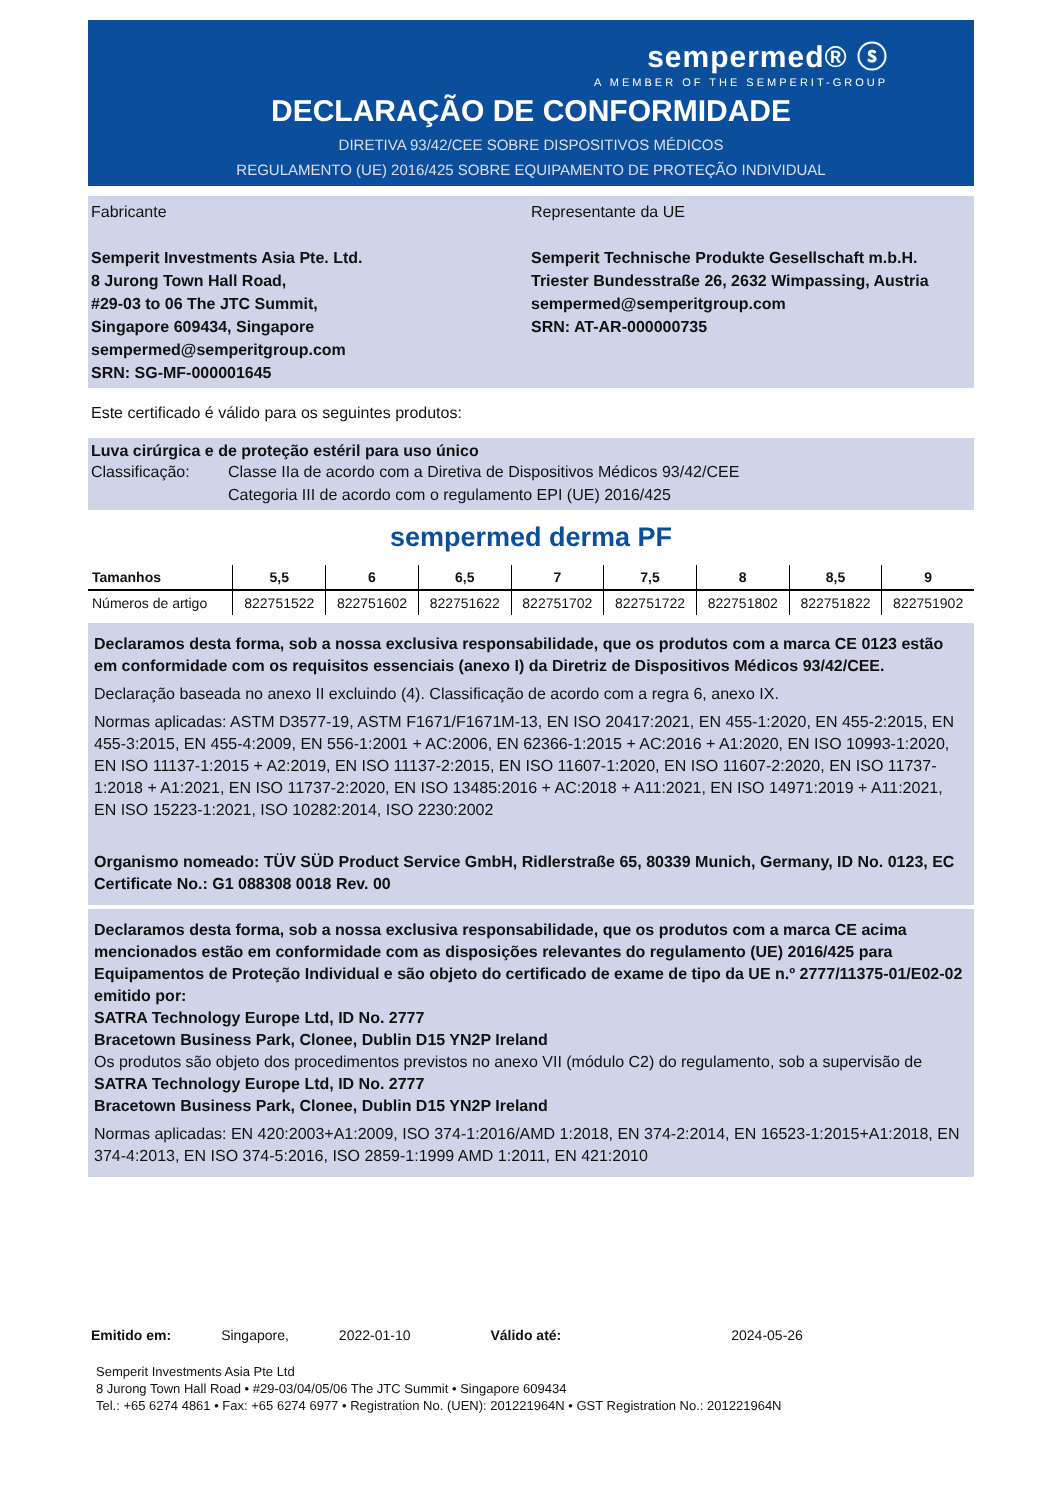sempermed® ⓢ
A MEMBER OF THE SEMPERIT-GROUP
DECLARAÇÃO DE CONFORMIDADE
DIRETIVA 93/42/CEE SOBRE DISPOSITIVOS MÉDICOS
REGULAMENTO (UE) 2016/425 SOBRE EQUIPAMENTO DE PROTEÇÃO INDIVIDUAL
Fabricante
Semperit Investments Asia Pte. Ltd.
8 Jurong Town Hall Road,
#29-03 to 06 The JTC Summit,
Singapore 609434, Singapore
sempermed@semperitgroup.com
SRN: SG-MF-000001645
Representante da UE
Semperit Technische Produkte Gesellschaft m.b.H.
Triester Bundesstraße 26, 2632 Wimpassing, Austria
sempermed@semperitgroup.com
SRN: AT-AR-000000735
Este certificado é válido para os seguintes produtos:
Luva cirúrgica e de proteção estéril para uso único
Classificação: Classe IIa de acordo com a Diretiva de Dispositivos Médicos 93/42/CEE
Categoria III de acordo com o regulamento EPI (UE) 2016/425
sempermed derma PF
| Tamanhos | 5,5 | 6 | 6,5 | 7 | 7,5 | 8 | 8,5 | 9 |
| --- | --- | --- | --- | --- | --- | --- | --- | --- |
| Números de artigo | 822751522 | 822751602 | 822751622 | 822751702 | 822751722 | 822751802 | 822751822 | 822751902 |
Declaramos desta forma, sob a nossa exclusiva responsabilidade, que os produtos com a marca CE 0123 estão em conformidade com os requisitos essenciais (anexo I) da Diretriz de Dispositivos Médicos 93/42/CEE.
Declaração baseada no anexo II excluindo (4). Classificação de acordo com a regra 6, anexo IX.
Normas aplicadas: ASTM D3577-19, ASTM F1671/F1671M-13, EN ISO 20417:2021, EN 455-1:2020, EN 455-2:2015, EN 455-3:2015, EN 455-4:2009, EN 556-1:2001 + AC:2006, EN 62366-1:2015 + AC:2016 + A1:2020, EN ISO 10993-1:2020, EN ISO 11137-1:2015 + A2:2019, EN ISO 11137-2:2015, EN ISO 11607-1:2020, EN ISO 11607-2:2020, EN ISO 11737-1:2018 + A1:2021, EN ISO 11737-2:2020, EN ISO 13485:2016 + AC:2018 + A11:2021, EN ISO 14971:2019 + A11:2021, EN ISO 15223-1:2021, ISO 10282:2014, ISO 2230:2002
Organismo nomeado: TÜV SÜD Product Service GmbH, Ridlerstraße 65, 80339 Munich, Germany, ID No. 0123, EC Certificate No.: G1 088308 0018 Rev. 00
Declaramos desta forma, sob a nossa exclusiva responsabilidade, que os produtos com a marca CE acima mencionados estão em conformidade com as disposições relevantes do regulamento (UE) 2016/425 para Equipamentos de Proteção Individual e são objeto do certificado de exame de tipo da UE n.º 2777/11375-01/E02-02 emitido por:
SATRA Technology Europe Ltd, ID No. 2777
Bracetown Business Park, Clonee, Dublin D15 YN2P Ireland
Os produtos são objeto dos procedimentos previstos no anexo VII (módulo C2) do regulamento, sob a supervisão de
SATRA Technology Europe Ltd, ID No. 2777
Bracetown Business Park, Clonee, Dublin D15 YN2P Ireland
Normas aplicadas: EN 420:2003+A1:2009, ISO 374-1:2016/AMD 1:2018, EN 374-2:2014, EN 16523-1:2015+A1:2018, EN 374-4:2013, EN ISO 374-5:2016, ISO 2859-1:1999 AMD 1:2011, EN 421:2010
Emitido em: Singapore, 2022-01-10 Válido até: 2024-05-26
Semperit Investments Asia Pte Ltd
8 Jurong Town Hall Road • #29-03/04/05/06 The JTC Summit • Singapore 609434
Tel.: +65 6274 4861 • Fax: +65 6274 6977 • Registration No. (UEN): 201221964N • GST Registration No.: 201221964N